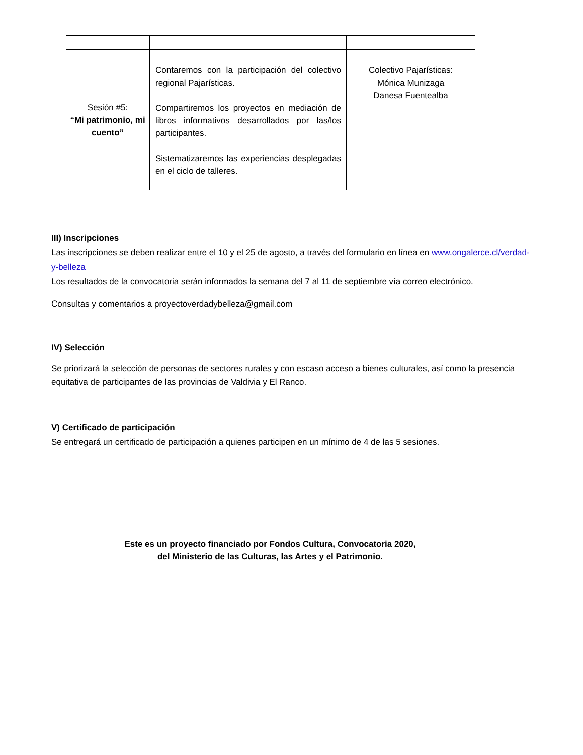| Sesión #5: “Mi patrimonio, mi cuento” | Contaremos con la participación del colectivo regional Pajarísticas. Compartiremos los proyectos en mediación de libros informativos desarrollados por las/los participantes. Sistematizaremos las experiencias desplegadas en el ciclo de talleres. | Colectivo Pajarísticas: Mónica Munizaga Danesa Fuentealba |
III) Inscripciones
Las inscripciones se deben realizar entre el 10 y el 25 de agosto, a través del formulario en línea en www.ongalerce.cl/verdad-y-belleza
Los resultados de la convocatoria serán informados la semana del 7 al 11 de septiembre vía correo electrónico.
Consultas y comentarios a proyectoverdadybelleza@gmail.com
IV) Selección
Se priorizará la selección de personas de sectores rurales y con escaso acceso a bienes culturales, así como la presencia equitativa de participantes de las provincias de Valdivia y El Ranco.
V) Certificado de participación
Se entregará un certificado de participación a quienes participen en un mínimo de 4 de las 5 sesiones.
Este es un proyecto financiado por Fondos Cultura, Convocatoria 2020,
del Ministerio de las Culturas, las Artes y el Patrimonio.